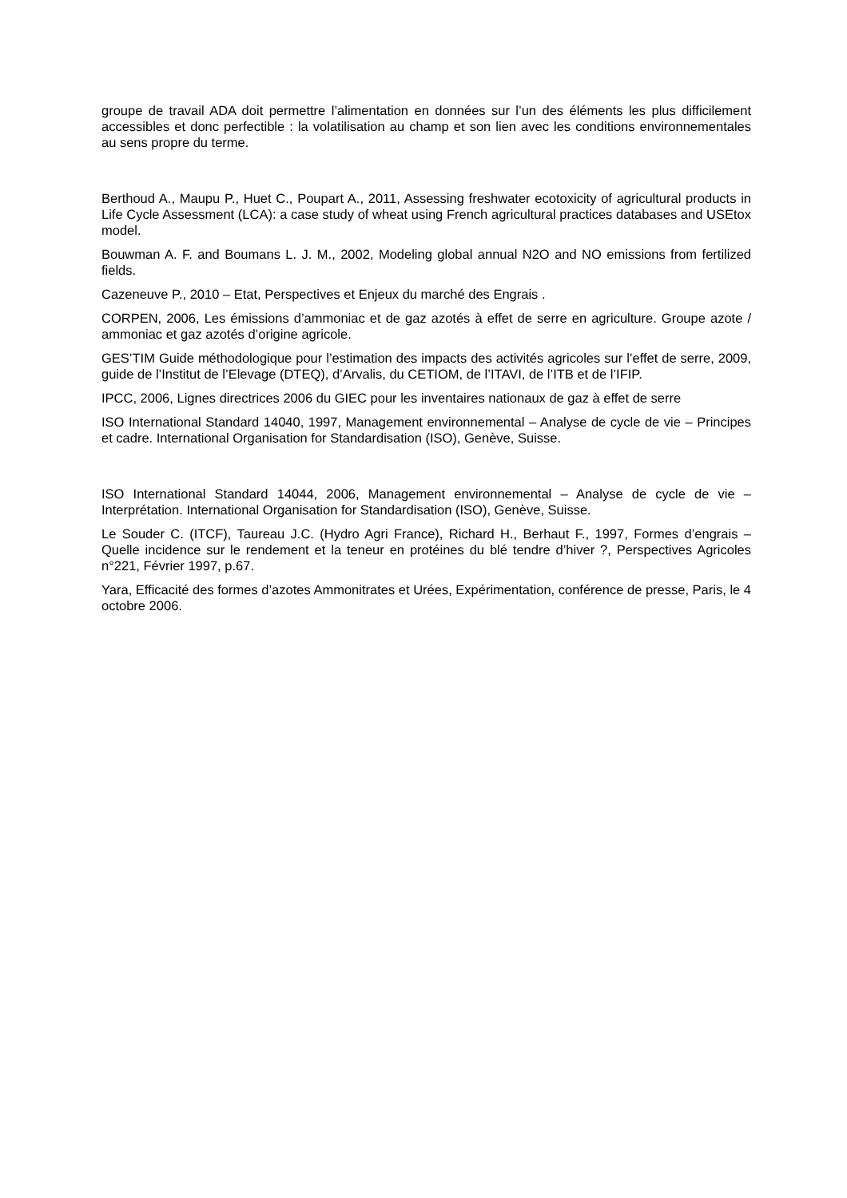groupe de travail ADA doit permettre l’alimentation en données sur l’un des éléments les plus difficilement accessibles et donc perfectible : la volatilisation au champ et son lien avec les conditions environnementales au sens propre du terme.
Berthoud A., Maupu P., Huet C., Poupart A., 2011, Assessing freshwater ecotoxicity of agricultural products in Life Cycle Assessment (LCA): a case study of wheat using French agricultural practices databases and USEtox model.
Bouwman A. F. and Boumans L. J. M., 2002, Modeling global annual N2O and NO emissions from fertilized fields.
Cazeneuve P., 2010 – Etat, Perspectives et Enjeux du marché des Engrais .
CORPEN, 2006, Les émissions d’ammoniac et de gaz azotés à effet de serre en agriculture. Groupe azote / ammoniac et gaz azotés d’origine agricole.
GES’TIM Guide méthodologique pour l’estimation des impacts des activités agricoles sur l’effet de serre, 2009, guide de l’Institut de l’Elevage (DTEQ), d’Arvalis, du CETIOM, de l’ITAVI, de l’ITB et de l’IFIP.
IPCC, 2006, Lignes directrices 2006 du GIEC pour les inventaires nationaux de gaz à effet de serre
ISO International Standard 14040, 1997, Management environnemental – Analyse de cycle de vie – Principes et cadre. International Organisation for Standardisation (ISO), Genève, Suisse.
ISO International Standard 14044, 2006, Management environnemental – Analyse de cycle de vie – Interprétation. International Organisation for Standardisation (ISO), Genève, Suisse.
Le Souder C. (ITCF), Taureau J.C. (Hydro Agri France), Richard H., Berhaut F., 1997, Formes d’engrais – Quelle incidence sur le rendement et la teneur en protéines du blé tendre d’hiver ?, Perspectives Agricoles n°221, Février 1997, p.67.
Yara, Efficacité des formes d’azotes Ammonitrates et Urées, Expérimentation, conférence de presse, Paris, le 4 octobre 2006.